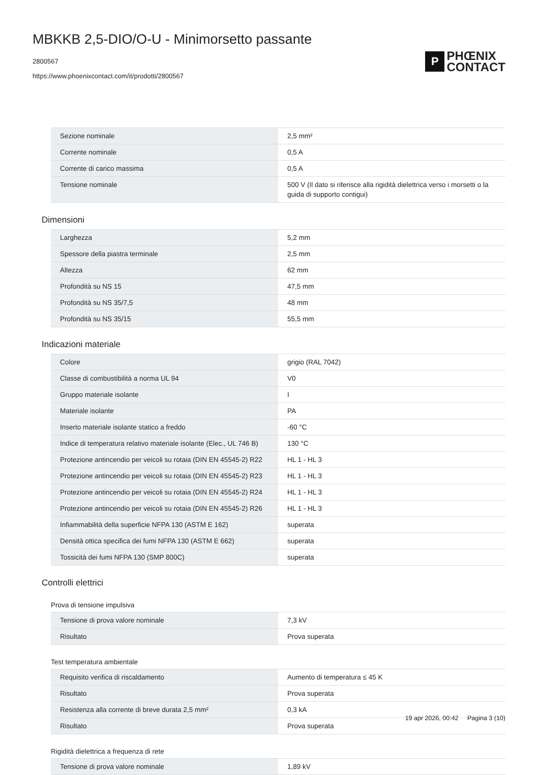MBKKB 2,5-DIO/O-U - Minimorsetto passante
2800567
https://www.phoenixcontact.com/it/prodotti/2800567
P
PHŒNIX
CONTACT
| Sezione nominale | 2,5 mm² |
| Corrente nominale | 0,5 A |
| Corrente di carico massima | 0,5 A |
| Tensione nominale | 500 V (Il dato si riferisce alla rigidità dielettrica verso i morsetti o la guida di supporto contigui) |
Dimensioni
| Larghezza | 5,2 mm |
| Spessore della piastra terminale | 2,5 mm |
| Altezza | 62 mm |
| Profondità su NS 15 | 47,5 mm |
| Profondità su NS 35/7,5 | 48 mm |
| Profondità su NS 35/15 | 55,5 mm |
Indicazioni materiale
| Colore | grigio (RAL 7042) |
| Classe di combustibilità a norma UL 94 | V0 |
| Gruppo materiale isolante | I |
| Materiale isolante | PA |
| Inserto materiale isolante statico a freddo | -60 °C |
| Indice di temperatura relativo materiale isolante (Elec., UL 746 B) | 130 °C |
| Protezione antincendio per veicoli su rotaia (DIN EN 45545-2) R22 | HL 1 - HL 3 |
| Protezione antincendio per veicoli su rotaia (DIN EN 45545-2) R23 | HL 1 - HL 3 |
| Protezione antincendio per veicoli su rotaia (DIN EN 45545-2) R24 | HL 1 - HL 3 |
| Protezione antincendio per veicoli su rotaia (DIN EN 45545-2) R26 | HL 1 - HL 3 |
| Infiammabilità della superficie NFPA 130 (ASTM E 162) | superata |
| Densità ottica specifica dei fumi NFPA 130 (ASTM E 662) | superata |
| Tossicità dei fumi NFPA 130 (SMP 800C) | superata |
Controlli elettrici
Prova di tensione impulsiva
| Tensione di prova valore nominale | 7,3 kV |
| Risultato | Prova superata |
Test temperatura ambientale
| Requisito verifica di riscaldamento | Aumento di temperatura ≤ 45 K |
| Risultato | Prova superata |
| Resistenza alla corrente di breve durata 2,5 mm² | 0,3 kA |
| Risultato | Prova superata |
Rigidità dielettrica a frequenza di rete
| Tensione di prova valore nominale | 1,89 kV |
19 apr 2026, 00:42 Pagina 3 (10)